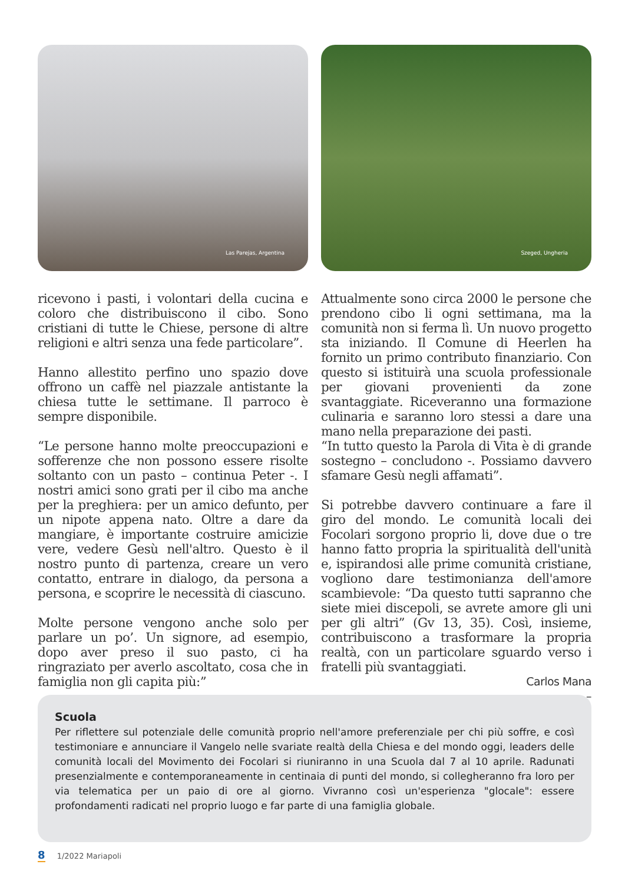Las Parejas, Argentina Szeged, Ungheria
ricevono i pasti, i volontari della cucina e coloro che distribuiscono il cibo. Sono cristiani di tutte le Chiese, persone di altre religioni e altri senza una fede particolare”.
Hanno allestito perfino uno spazio dove offrono un caffè nel piazzale antistante la chiesa tutte le settimane. Il parroco è sempre disponibile.
“Le persone hanno molte preoccupazioni e sofferenze che non possono essere risolte soltanto con un pasto – continua Peter -. I nostri amici sono grati per il cibo ma anche per la preghiera: per un amico defunto, per un nipote appena nato. Oltre a dare da mangiare, è importante costruire amicizie vere, vedere Gesù nell'altro. Questo è il nostro punto di partenza, creare un vero contatto, entrare in dialogo, da persona a persona, e scoprire le necessità di ciascuno.
Molte persone vengono anche solo per parlare un po’. Un signore, ad esempio, dopo aver preso il suo pasto, ci ha ringraziato per averlo ascoltato, cosa che in famiglia non gli capita più:”
Attualmente sono circa 2000 le persone che prendono cibo li ogni settimana, ma la comunità non si ferma lì. Un nuovo progetto sta iniziando. Il Comune di Heerlen ha fornito un primo contributo finanziario. Con questo si istituirà una scuola professionale per giovani provenienti da zone svantaggiate. Riceveranno una formazione culinaria e saranno loro stessi a dare una mano nella preparazione dei pasti.
“In tutto questo la Parola di Vita è di grande sostegno – concludono -. Possiamo davvero sfamare Gesù negli affamati”.
Si potrebbe davvero continuare a fare il giro del mondo. Le comunità locali dei Focolari sorgono proprio li, dove due o tre hanno fatto propria la spiritualità dell'unità e, ispirandosi alle prime comunità cristiane, vogliono dare testimonianza dell'amore scambievole: “Da questo tutti sapranno che siete miei discepoli, se avrete amore gli uni per gli altri” (Gv 13, 35). Così, insieme, contribuiscono a trasformare la propria realtà, con un particolare sguardo verso i fratelli più svantaggiati.
Carlos Mana
–
Scuola
Per riflettere sul potenziale delle comunità proprio nell'amore preferenziale per chi più soffre, e così testimoniare e annunciare il Vangelo nelle svariate realtà della Chiesa e del mondo oggi, leaders delle comunità locali del Movimento dei Focolari si riuniranno in una Scuola dal 7 al 10 aprile. Radunati presenzialmente e contemporaneamente in centinaia di punti del mondo, si collegheranno fra loro per via telematica per un paio di ore al giorno. Vivranno così un'esperienza "glocale": essere profondamenti radicati nel proprio luogo e far parte di una famiglia globale.
8 1/2022 Mariapoli